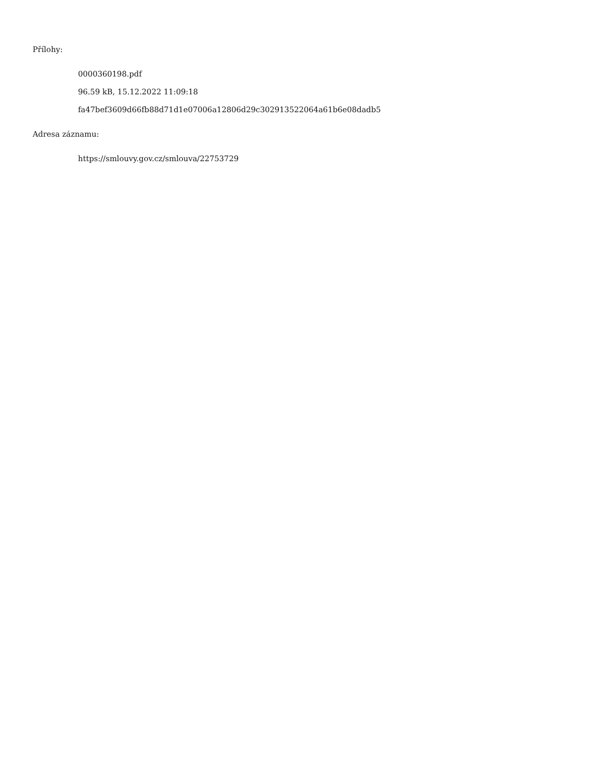Přílohy:
0000360198.pdf
96.59 kB, 15.12.2022 11:09:18
fa47bef3609d66fb88d71d1e07006a12806d29c302913522064a61b6e08dadb5
Adresa záznamu:
https://smlouvy.gov.cz/smlouva/22753729